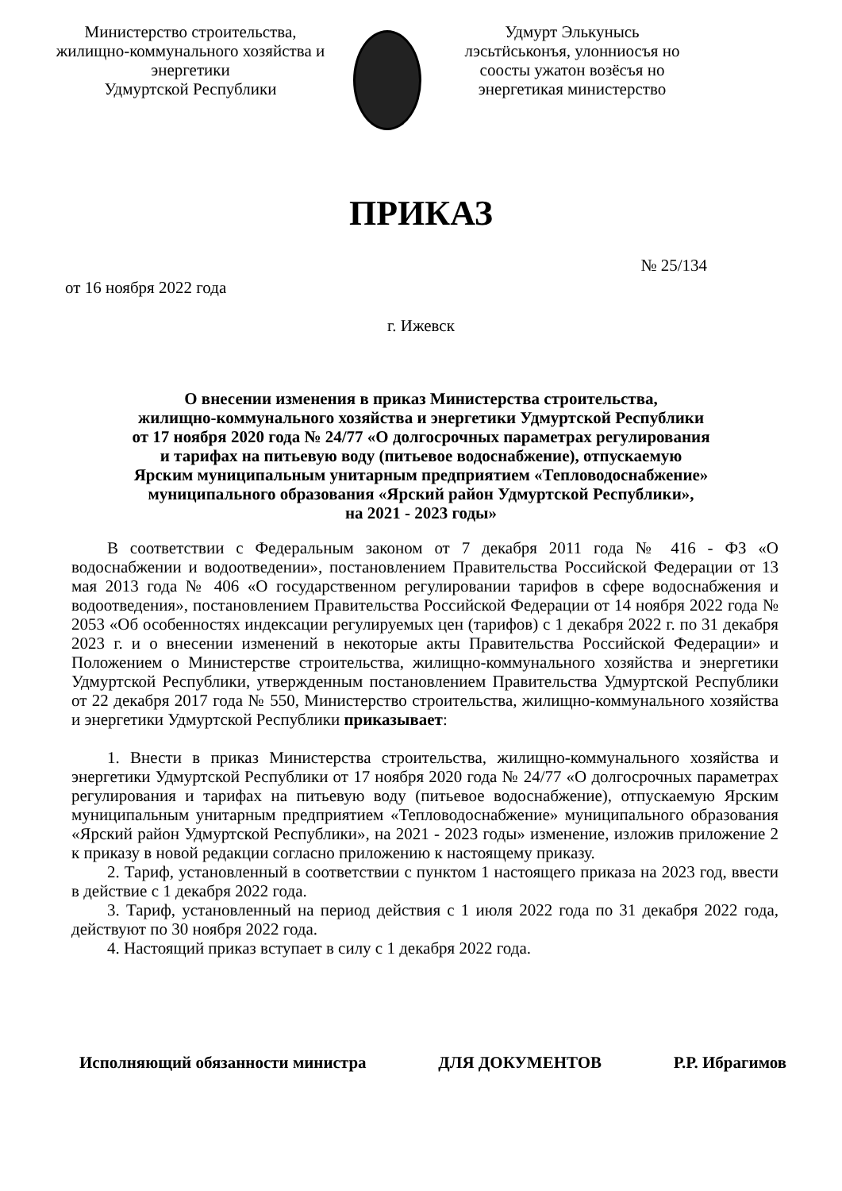Министерство строительства,
жилищно-коммунального хозяйства и
энергетики
Удмуртской Республики
Удмурт Элькунысь
лэсьтӥськонъя, улонниосъя но
соосты ужатон возёсъя но
энергетикая министерство
ПРИКАЗ
№ 25/134
от 16 ноября 2022 года
г. Ижевск
О внесении изменения в приказ Министерства строительства,
жилищно-коммунального хозяйства и энергетики Удмуртской Республики
от 17 ноября 2020 года № 24/77 «О долгосрочных параметрах регулирования
и тарифах на питьевую воду (питьевое водоснабжение), отпускаемую
Ярским муниципальным унитарным предприятием «Тепловодоснабжение»
муниципального образования «Ярский район Удмуртской Республики»,
на 2021 - 2023 годы»
В соответствии с Федеральным законом от 7 декабря 2011 года № 416 - ФЗ «О водоснабжении и водоотведении», постановлением Правительства Российской Федерации от 13 мая 2013 года № 406 «О государственном регулировании тарифов в сфере водоснабжения и водоотведения», постановлением Правительства Российской Федерации от 14 ноября 2022 года № 2053 «Об особенностях индексации регулируемых цен (тарифов) с 1 декабря 2022 г. по 31 декабря 2023 г. и о внесении изменений в некоторые акты Правительства Российской Федерации» и Положением о Министерстве строительства, жилищно-коммунального хозяйства и энергетики Удмуртской Республики, утвержденным постановлением Правительства Удмуртской Республики от 22 декабря 2017 года № 550, Министерство строительства, жилищно-коммунального хозяйства и энергетики Удмуртской Республики приказывает:
1. Внести в приказ Министерства строительства, жилищно-коммунального хозяйства и энергетики Удмуртской Республики от 17 ноября 2020 года № 24/77 «О долгосрочных параметрах регулирования и тарифах на питьевую воду (питьевое водоснабжение), отпускаемую Ярским муниципальным унитарным предприятием «Тепловодоснабжение» муниципального образования «Ярский район Удмуртской Республики», на 2021 - 2023 годы» изменение, изложив приложение 2 к приказу в новой редакции согласно приложению к настоящему приказу.
2. Тариф, установленный в соответствии с пунктом 1 настоящего приказа на 2023 год, ввести в действие с 1 декабря 2022 года.
3. Тариф, установленный на период действия с 1 июля 2022 года по 31 декабря 2022 года, действуют по 30 ноября 2022 года.
4. Настоящий приказ вступает в силу с 1 декабря 2022 года.
Исполняющий обязанности министра ДЛЯ ДОКУМЕНТОВ Р.Р. Ибрагимов